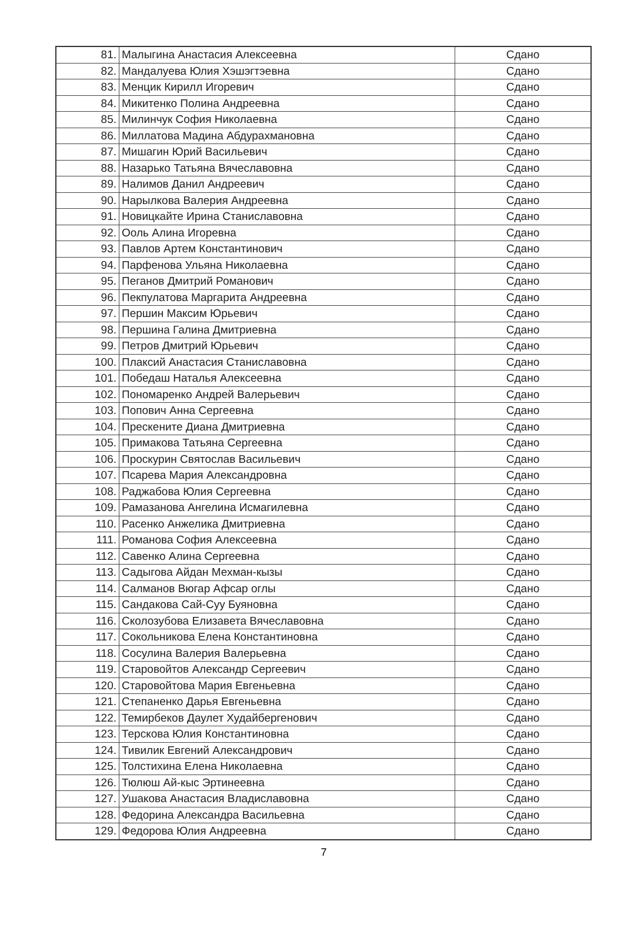| 81. | Малыгина Анастасия Алексеевна | Сдано |
| 82. | Мандалуева Юлия Хэшэгтэевна | Сдано |
| 83. | Менцик Кирилл Игоревич | Сдано |
| 84. | Микитенко Полина Андреевна | Сдано |
| 85. | Милинчук София Николаевна | Сдано |
| 86. | Миллатова Мадина Абдурахмановна | Сдано |
| 87. | Мишагин Юрий Васильевич | Сдано |
| 88. | Назарько Татьяна Вячеславовна | Сдано |
| 89. | Налимов Данил Андреевич | Сдано |
| 90. | Нарылкова Валерия Андреевна | Сдано |
| 91. | Новицкайте Ирина Станиславовна | Сдано |
| 92. | Ооль Алина Игоревна | Сдано |
| 93. | Павлов Артем Константинович | Сдано |
| 94. | Парфенова Ульяна Николаевна | Сдано |
| 95. | Пеганов Дмитрий Романович | Сдано |
| 96. | Пекпулатова Маргарита Андреевна | Сдано |
| 97. | Першин Максим Юрьевич | Сдано |
| 98. | Першина Галина Дмитриевна | Сдано |
| 99. | Петров Дмитрий Юрьевич | Сдано |
| 100. | Плаксий Анастасия Станиславовна | Сдано |
| 101. | Победаш Наталья Алексеевна | Сдано |
| 102. | Пономаренко Андрей Валерьевич | Сдано |
| 103. | Попович Анна Сергеевна | Сдано |
| 104. | Прескените Диана Дмитриевна | Сдано |
| 105. | Примакова Татьяна Сергеевна | Сдано |
| 106. | Проскурин Святослав Васильевич | Сдано |
| 107. | Псарева Мария Александровна | Сдано |
| 108. | Раджабова Юлия Сергеевна | Сдано |
| 109. | Рамазанова Ангелина Исмагилевна | Сдано |
| 110. | Расенко Анжелика Дмитриевна | Сдано |
| 111. | Романова София Алексеевна | Сдано |
| 112. | Савенко Алина Сергеевна | Сдано |
| 113. | Садыгова Айдан Мехман-кызы | Сдано |
| 114. | Салманов Вюгар Афсар оглы | Сдано |
| 115. | Сандакова Сай-Суу Буяновна | Сдано |
| 116. | Сколозубова Елизавета Вячеславовна | Сдано |
| 117. | Сокольникова Елена Константиновна | Сдано |
| 118. | Сосулина Валерия Валерьевна | Сдано |
| 119. | Старовойтов Александр Сергеевич | Сдано |
| 120. | Старовойтова Мария Евгеньевна | Сдано |
| 121. | Степаненко Дарья Евгеньевна | Сдано |
| 122. | Темирбеков Даулет Худайбергенович | Сдано |
| 123. | Терскова Юлия Константиновна | Сдано |
| 124. | Тивилик Евгений Александрович | Сдано |
| 125. | Толстихина Елена Николаевна | Сдано |
| 126. | Тюлюш Ай-кыс Эртинеевна | Сдано |
| 127. | Ушакова Анастасия Владиславовна | Сдано |
| 128. | Федорина Александра Васильевна | Сдано |
| 129. | Федорова Юлия Андреевна | Сдано |
7